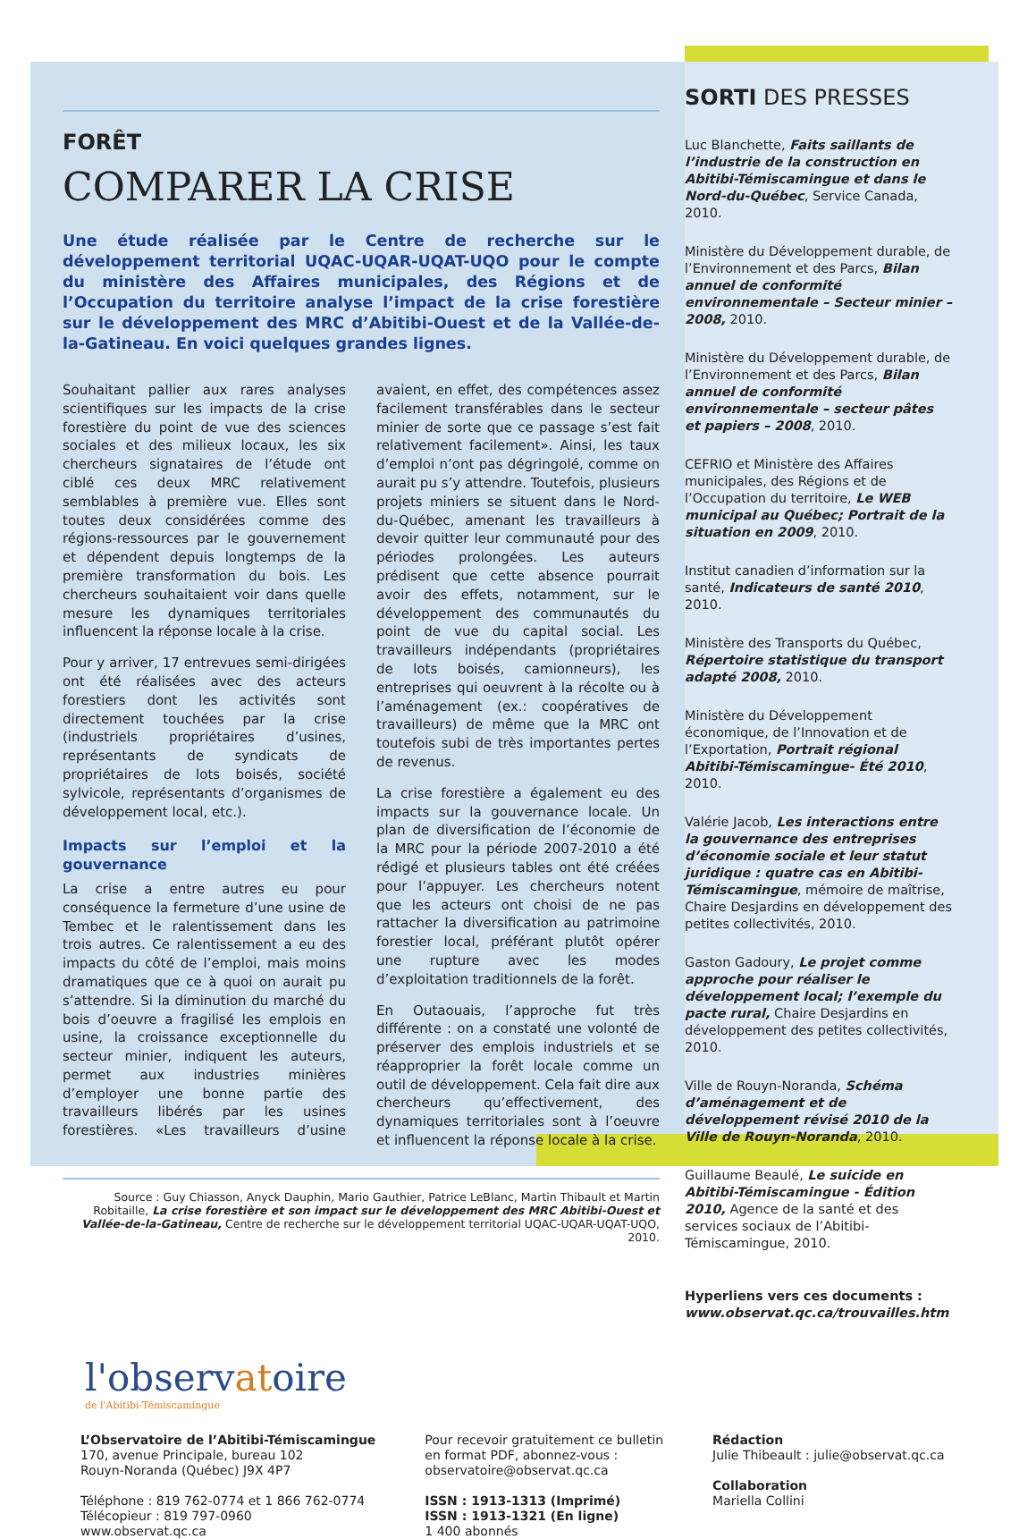FORÊT
COMPARER LA CRISE
Une étude réalisée par le Centre de recherche sur le développement territorial UQAC-UQAR-UQAT-UQO pour le compte du ministère des Affaires municipales, des Régions et de l’Occupation du territoire analyse l’impact de la crise forestière sur le développement des MRC d’Abitibi-Ouest et de la Vallée-de-la-Gatineau. En voici quelques grandes lignes.
Souhaitant pallier aux rares analyses scientifiques sur les impacts de la crise forestière du point de vue des sciences sociales et des milieux locaux, les six chercheurs signataires de l’étude ont ciblé ces deux MRC relativement semblables à première vue. Elles sont toutes deux considérées comme des régions-ressources par le gouvernement et dépendent depuis longtemps de la première transformation du bois. Les chercheurs souhaitaient voir dans quelle mesure les dynamiques territoriales influencent la réponse locale à la crise.
Pour y arriver, 17 entrevues semi-dirigées ont été réalisées avec des acteurs forestiers dont les activités sont directement touchées par la crise (industriels propriétaires d’usines, représentants de syndicats de propriétaires de lots boisés, société sylvicole, représentants d’organismes de développement local, etc.).
Impacts sur l’emploi et la gouvernance
La crise a entre autres eu pour conséquence la fermeture d’une usine de Tembec et le ralentissement dans les trois autres. Ce ralentissement a eu des impacts du côté de l’emploi, mais moins dramatiques que ce à quoi on aurait pu s’attendre. Si la diminution du marché du bois d’oeuvre a fragilisé les emplois en usine, la croissance exceptionnelle du secteur minier, indiquent les auteurs, permet aux industries minières d’employer une bonne partie des travailleurs libérés par les usines forestières. «Les travailleurs d’usine avaient, en effet, des compétences assez facilement transférables dans le secteur minier de sorte que ce passage s’est fait relativement facilement». Ainsi, les taux d’emploi n’ont pas dégringolé, comme on aurait pu s’y attendre. Toutefois, plusieurs projets miniers se situent dans le Nord-du-Québec, amenant les travailleurs à devoir quitter leur communauté pour des périodes prolongées. Les auteurs prédisent que cette absence pourrait avoir des effets, notamment, sur le développement des communautés du point de vue du capital social. Les travailleurs indépendants (propriétaires de lots boisés, camionneurs), les entreprises qui oeuvrent à la récolte ou à l’aménagement (ex.: coopératives de travailleurs) de même que la MRC ont toutefois subi de très importantes pertes de revenus.
La crise forestière a également eu des impacts sur la gouvernance locale. Un plan de diversification de l’économie de la MRC pour la période 2007-2010 a été rédigé et plusieurs tables ont été créées pour l’appuyer. Les chercheurs notent que les acteurs ont choisi de ne pas rattacher la diversification au patrimoine forestier local, préférant plutôt opérer une rupture avec les modes d’exploitation traditionnels de la forêt.
En Outaouais, l’approche fut très différente : on a constaté une volonté de préserver des emplois industriels et se réapproprier la forêt locale comme un outil de développement. Cela fait dire aux chercheurs qu’effectivement, des dynamiques territoriales sont à l’oeuvre et influencent la réponse locale à la crise.
Source : Guy Chiasson, Anyck Dauphin, Mario Gauthier, Patrice LeBlanc, Martin Thibault et Martin Robitaille, La crise forestière et son impact sur le développement des MRC Abitibi-Ouest et Vallée-de-la-Gatineau, Centre de recherche sur le développement territorial UQAC-UQAR-UQAT-UQO, 2010.
SORTI DES PRESSES
Luc Blanchette, Faits saillants de l’industrie de la construction en Abitibi-Témiscamingue et dans le Nord-du-Québec, Service Canada, 2010.
Ministère du Développement durable, de l’Environnement et des Parcs, Bilan annuel de conformité environnementale – Secteur minier – 2008, 2010.
Ministère du Développement durable, de l’Environnement et des Parcs, Bilan annuel de conformité environnementale – secteur pâtes et papiers – 2008, 2010.
CEFRIO et Ministère des Affaires municipales, des Régions et de l’Occupation du territoire, Le WEB municipal au Québec; Portrait de la situation en 2009, 2010.
Institut canadien d’information sur la santé, Indicateurs de santé 2010, 2010.
Ministère des Transports du Québec, Répertoire statistique du transport adapté 2008, 2010.
Ministère du Développement économique, de l’Innovation et de l’Exportation, Portrait régional Abitibi-Témiscamingue- Été 2010, 2010.
Valérie Jacob, Les interactions entre la gouvernance des entreprises d’économie sociale et leur statut juridique : quatre cas en Abitibi-Témiscamingue, mémoire de maîtrise, Chaire Desjardins en développement des petites collectivités, 2010.
Gaston Gadoury, Le projet comme approche pour réaliser le développement local; l’exemple du pacte rural, Chaire Desjardins en développement des petites collectivités, 2010.
Ville de Rouyn-Noranda, Schéma d’aménagement et de développement révisé 2010 de la Ville de Rouyn-Noranda, 2010.
Guillaume Beaulé, Le suicide en Abitibi-Témiscamingue - Édition 2010, Agence de la santé et des services sociaux de l’Abitibi-Témiscamingue, 2010.
Hyperliens vers ces documents :
www.observat.qc.ca/trouvailles.htm
l'observatoire
de l'Abitibi-Témiscamingue
L’Observatoire de l’Abitibi-Témiscamingue
170, avenue Principale, bureau 102
Rouyn-Noranda (Québec) J9X 4P7
Téléphone : 819 762-0774 et 1 866 762-0774
Télécopieur : 819 797-0960
www.observat.qc.ca
Pour recevoir gratuitement ce bulletin
en format PDF, abonnez-vous :
observatoire@observat.qc.ca
ISSN : 1913-1313 (Imprimé)
ISSN : 1913-1321 (En ligne)
1 400 abonnés
Rédaction
Julie Thibeault : julie@observat.qc.ca
Collaboration
Mariella Collini